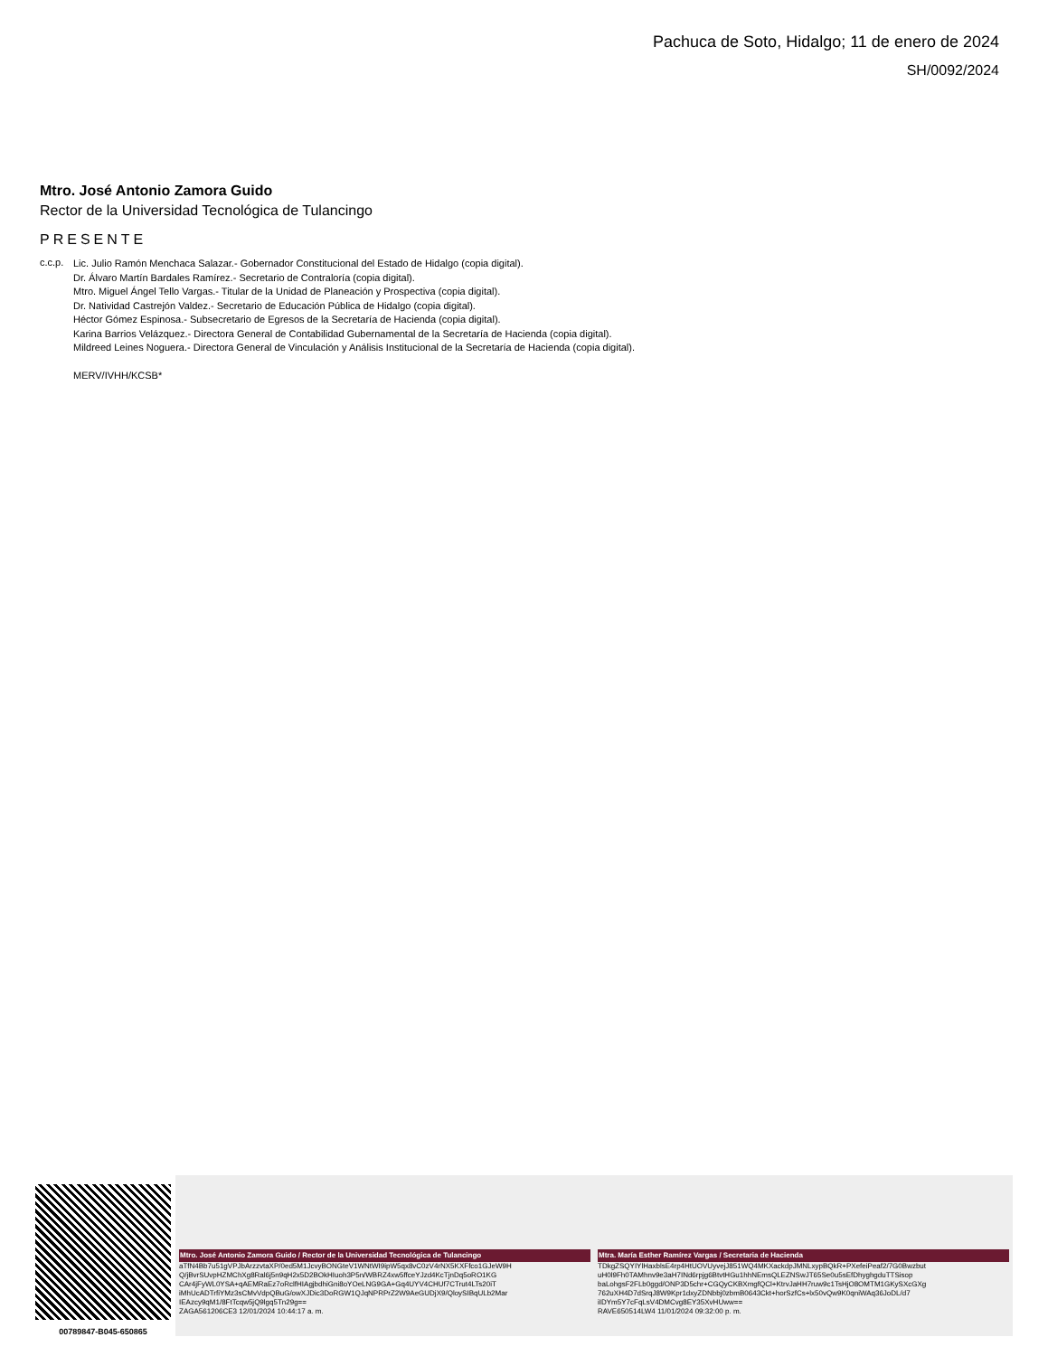Pachuca de Soto, Hidalgo; 11 de enero de 2024
SH/0092/2024
Mtro. José Antonio Zamora Guido
Rector de la Universidad Tecnológica de Tulancingo
PRESENTE
c.c.p.
Lic. Julio Ramón Menchaca Salazar.- Gobernador Constitucional del Estado de Hidalgo (copia digital).
Dr. Álvaro Martín Bardales Ramírez.- Secretario de Contraloría (copia digital).
Mtro. Miguel Ángel Tello Vargas.- Titular de la Unidad de Planeación y Prospectiva (copia digital).
Dr. Natividad Castrejón Valdez.- Secretario de Educación Pública de Hidalgo (copia digital).
Héctor Gómez Espinosa.- Subsecretario de Egresos de la Secretaría de Hacienda (copia digital).
Karina Barrios Velázquez.- Directora General de Contabilidad Gubernamental de la Secretaría de Hacienda (copia digital).
Mildreed Leines Noguera.- Directora General de Vinculación y Análisis Institucional de la Secretaría de Hacienda (copia digital).
MERV/IVHH/KCSB*
00789847-B045-650865
Mtro. José Antonio Zamora Guido / Rector de la Universidad Tecnológica de Tulancingo
aTfN4Bb7u51gVPJbArzzvtaXP/0ed5M1JcvyBONGteV1WNtWI9ipW5qx8vC0zV4rNX5KXFfco1GJeW9H
Q/jBvrSUvpHZMChXg8Ral6j5n9qH2x5D2BOkHIuoh3P5n/WBRZ4xw5ffceYJzd4KcTjnDq5oRO1KG
CAr4jFyWL0YSA+qAEMRaEz7oRclfHIAgjbdhiGni8oYOeLNG9GA+Gq4UYV4CHUf7CTrut4LTs20iT
iMhUcADTrfiYMz3sCMvVdpQBuG/owXJDic3DoRGW1QJqNPRPrZ2W9AeGUDjX9/QloySIBqULb2Mar
IEAzcy9qM1/8FtTcqw5jQ9lgq5Tn29g==
ZAGA561206CE3 12/01/2024 10:44:17 a. m.
Mtra. María Esther Ramírez Vargas / Secretaria de Hacienda
TDkgZSQYIYlHaxblsE4rp4HtUOVUyvejJ851WQ4MKXackdpJMNLxypBQkR+PXefeiPeaf2/7G0Bwzbut
uH0l9Fh0TAMhnv9e3aH7INd6rpjg6BtvtHGu1hhNEmsQLEZNSwJT65Se0u5sEfDhyghgduTTSisop
baLohgsF2FLb0ggd/ONP3D5chr+CGQyCKBXmgfQCl+KtrvJaHH7ruw9c1TsHjO8OMTM1GKySXcGXg
762uXH4D7dSrqJ8W9Kpr1dxyZDNbbj0zbmB0643Ckt+horSzfCs+lx50vQw9K0qniWAq36JoDL/d7
iIDYm5Y7cFqLsV4DMCvg8EY35XvHUww==
RAVE650514LW4 11/01/2024 09:32:00 p. m.